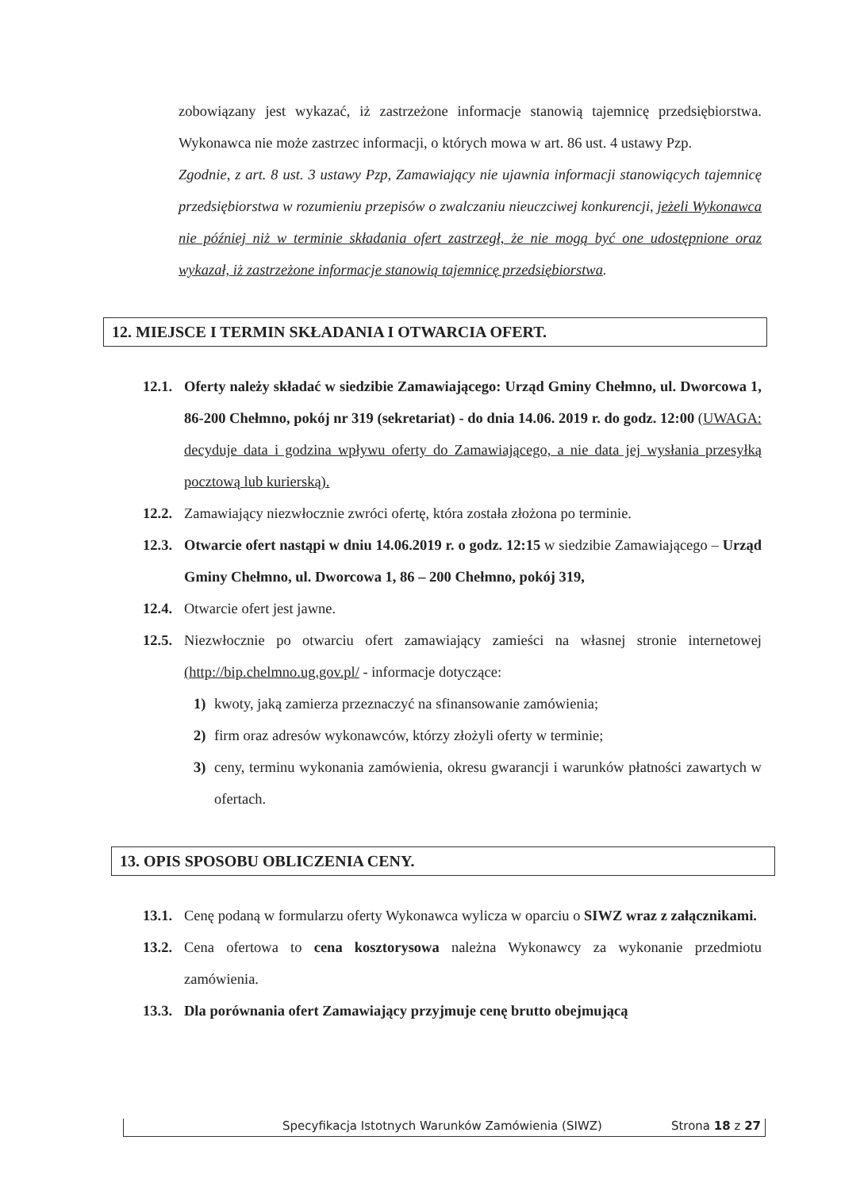zobowiązany jest wykazać, iż zastrzeżone informacje stanowią tajemnicę przedsiębiorstwa. Wykonawca nie może zastrzec informacji, o których mowa w art. 86 ust. 4 ustawy Pzp.
Zgodnie, z art. 8 ust. 3 ustawy Pzp, Zamawiający nie ujawnia informacji stanowiących tajemnicę przedsiębiorstwa w rozumieniu przepisów o zwalczaniu nieuczciwej konkurencji, jeżeli Wykonawca nie później niż w terminie składania ofert zastrzegł, że nie mogą być one udostępnione oraz wykazał, iż zastrzeżone informacje stanowią tajemnicę przedsiębiorstwa.
12. MIEJSCE I TERMIN SKŁADANIA I OTWARCIA OFERT.
12.1.
Oferty należy składać w siedzibie Zamawiającego: Urząd Gminy Chełmno, ul. Dworcowa 1, 86-200 Chełmno, pokój nr 319 (sekretariat) - do dnia 14.06. 2019 r. do godz. 12:00 (UWAGA: decyduje data i godzina wpływu oferty do Zamawiającego, a nie data jej wysłania przesyłką pocztową lub kurierską).
12.2.
Zamawiający niezwłocznie zwróci ofertę, która została złożona po terminie.
12.3.
Otwarcie ofert nastąpi w dniu 14.06.2019 r. o godz. 12:15 w siedzibie Zamawiającego – Urząd Gminy Chełmno, ul. Dworcowa 1, 86 – 200 Chełmno, pokój 319,
12.4.
Otwarcie ofert jest jawne.
12.5.
Niezwłocznie po otwarciu ofert zamawiający zamieści na własnej stronie internetowej (http://bip.chelmno.ug.gov.pl/ - informacje dotyczące:
1) kwoty, jaką zamierza przeznaczyć na sfinansowanie zamówienia;
2) firm oraz adresów wykonawców, którzy złożyli oferty w terminie;
3) ceny, terminu wykonania zamówienia, okresu gwarancji i warunków płatności zawartych w ofertach.
13. OPIS SPOSOBU OBLICZENIA CENY.
13.1.
Cenę podaną w formularzu oferty Wykonawca wylicza w oparciu o SIWZ wraz z załącznikami.
13.2.
Cena ofertowa to cena kosztorysowa należna Wykonawcy za wykonanie przedmiotu zamówienia.
13.3.
Dla porównania ofert Zamawiający przyjmuje cenę brutto obejmującą
Specyfikacja Istotnych Warunków Zamówienia (SIWZ) Strona 18 z 27